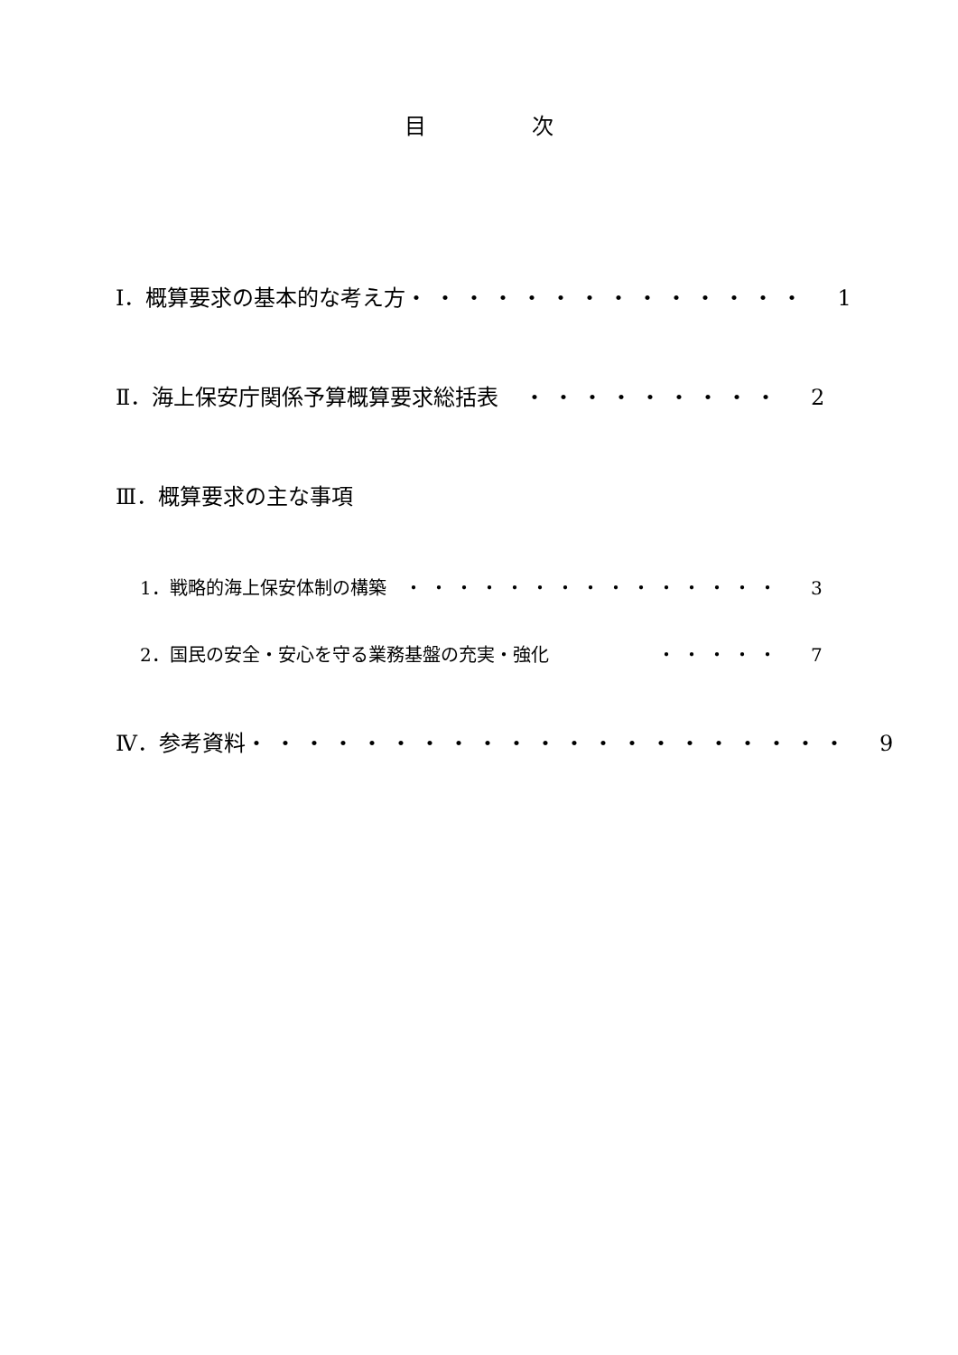目 次
Ⅰ．概算要求の基本的な考え方 ・・・・・・・・・・・・・・ 1
Ⅱ．海上保安庁関係予算概算要求総括表 ・・・・・・・・・ 2
Ⅲ．概算要求の主な事項
1．戦略的海上保安体制の構築 ・・・・・・・・・・・・・・・ 3
2．国民の安全・安心を守る業務基盤の充実・強化
・・・・・ 7
Ⅳ．参考資料 ・・・・・・・・・・・・・・・・・・・・・
9